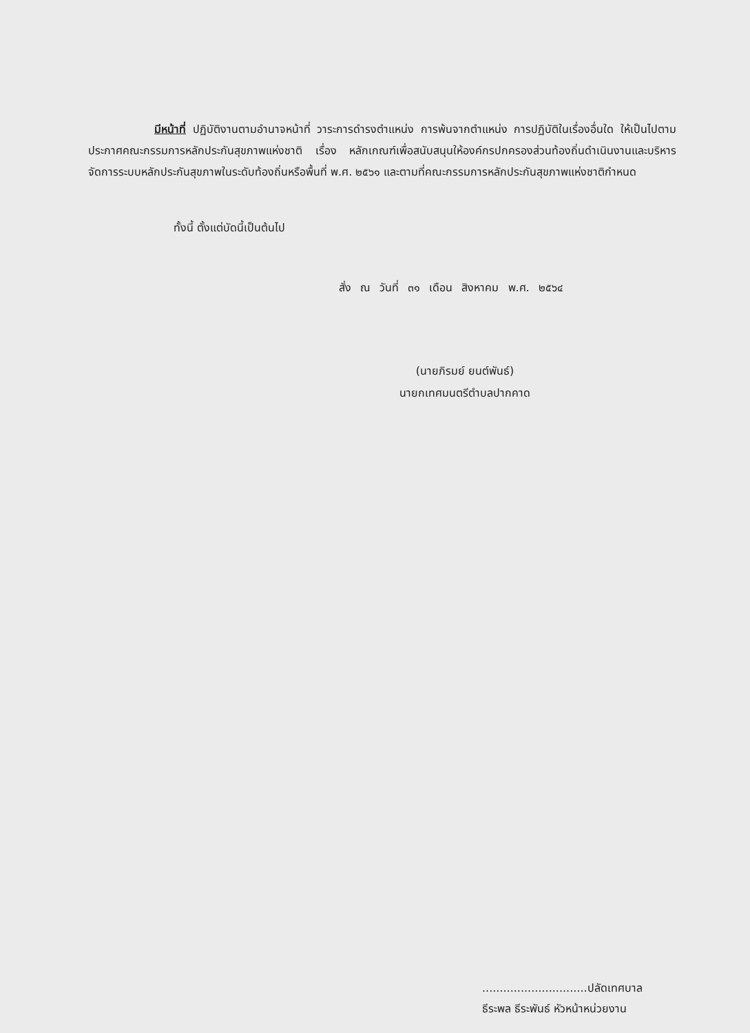มีหน้าที่ ปฏิบัติงานตามอำนาจหน้าที่ วาระการดำรงตำแหน่ง การพ้นจากตำแหน่ง การปฏิบัติในเรื่องอื่นใด ให้เป็นไปตามประกาศคณะกรรมการหลักประกันสุขภาพแห่งชาติ เรื่อง หลักเกณฑ์เพื่อสนับสนุนให้องค์กรปกครองส่วนท้องถิ่นดำเนินงานและบริหารจัดการระบบหลักประกันสุขภาพในระดับท้องถิ่นหรือพื้นที่ พ.ศ. ๒๕๖๑ และตามที่คณะกรรมการหลักประกันสุขภาพแห่งชาติกำหนด
ทั้งนี้ ตั้งแต่บัดนี้เป็นต้นไป
สั่ง ณ วันที่ ๓๑ เดือน สิงหาคม พ.ศ. ๒๕๖๔
(นายภิรมย์ ยนต์พันธ์)
นายกเทศมนตรีตำบลปากคาด
..............................ปลัดเทศบาล
ธีระพล ธีระพันธ์ หัวหน้าหน่วยงาน